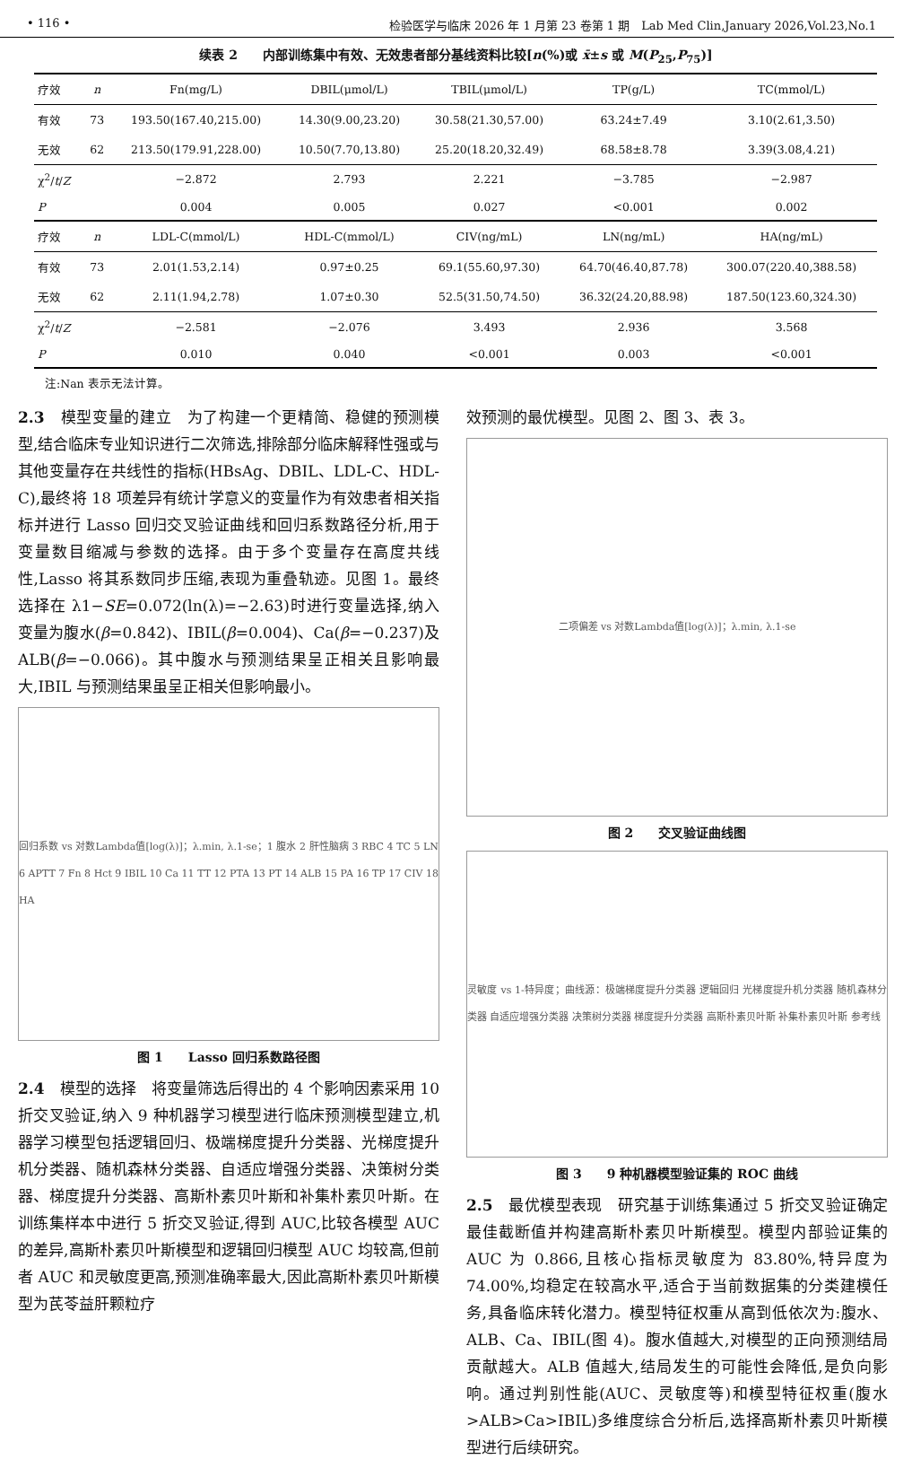• 116 • 检验医学与临床 2026 年 1 月第 23 卷第 1 期　Lab Med Clin,January 2026,Vol.23,No.1
续表 2　　内部训练集中有效、无效患者部分基线资料比较[n(%)或 x̄±s 或 M(P<sub>25</sub>,P<sub>75</sub>)]
| 疗效 | n | Fn(mg/L) | DBIL(μmol/L) | TBIL(μmol/L) | TP(g/L) | TC(mmol/L) |
| --- | --- | --- | --- | --- | --- | --- |
| 有效 | 73 | 193.50(167.40,215.00) | 14.30(9.00,23.20) | 30.58(21.30,57.00) | 63.24±7.49 | 3.10(2.61,3.50) |
| 无效 | 62 | 213.50(179.91,228.00) | 10.50(7.70,13.80) | 25.20(18.20,32.49) | 68.58±8.78 | 3.39(3.08,4.21) |
| χ<sup>2</sup>/ t / Z | | −2.872 | 2.793 | 2.221 | −3.785 | −2.987 |
| P | | 0.004 | 0.005 | 0.027 | <0.001 | 0.002 |
| 疗效 | n | LDL-C(mmol/L) | HDL-C(mmol/L) | CIV(ng/mL) | LN(ng/mL) | HA(ng/mL) |
| 有效 | 73 | 2.01(1.53,2.14) | 0.97±0.25 | 69.1(55.60,97.30) | 64.70(46.40,87.78) | 300.07(220.40,388.58) |
| 无效 | 62 | 2.11(1.94,2.78) | 1.07±0.30 | 52.5(31.50,74.50) | 36.32(24.20,88.98) | 187.50(123.60,324.30) |
| χ<sup>2</sup>/ t / Z | | −2.581 | −2.076 | 3.493 | 2.936 | 3.568 |
| P | | 0.010 | 0.040 | <0.001 | 0.003 | <0.001 |
注:Nan 表示无法计算。
2.3　模型变量的建立　为了构建一个更精简、稳健的预测模型,结合临床专业知识进行二次筛选,排除部分临床解释性强或与其他变量存在共线性的指标(HBsAg、DBIL、LDL-C、HDL-C),最终将 18 项差异有统计学意义的变量作为有效患者相关指标并进行 Lasso 回归交叉验证曲线和回归系数路径分析,用于变量数目缩减与参数的选择。由于多个变量存在高度共线性,Lasso 将其系数同步压缩,表现为重叠轨迹。见图 1。最终选择在 λ1−SE=0.072(ln(λ)=−2.63)时进行变量选择,纳入变量为腹水(β=0.842)、IBIL(β=0.004)、Ca(β=−0.237)及 ALB(β=−0.066)。其中腹水与预测结果呈正相关且影响最大,IBIL 与预测结果虽呈正相关但影响最小。
回归系数 vs 对数Lambda值[log(λ)]；λ.min, λ.1-se；1 腹水 2 肝性脑病 3 RBC 4 TC 5 LN 6 APTT 7 Fn 8 Hct 9 IBIL 10 Ca 11 TT 12 PTA 13 PT 14 ALB 15 PA 16 TP 17 CIV 18 HA
图 1　　Lasso 回归系数路径图
2.4　模型的选择　将变量筛选后得出的 4 个影响因素采用 10 折交叉验证,纳入 9 种机器学习模型进行临床预测模型建立,机器学习模型包括逻辑回归、极端梯度提升分类器、光梯度提升机分类器、随机森林分类器、自适应增强分类器、决策树分类器、梯度提升分类器、高斯朴素贝叶斯和补集朴素贝叶斯。在训练集样本中进行 5 折交叉验证,得到 AUC,比较各模型 AUC 的差异,高斯朴素贝叶斯模型和逻辑回归模型 AUC 均较高,但前者 AUC 和灵敏度更高,预测准确率最大,因此高斯朴素贝叶斯模型为芪苓益肝颗粒疗
效预测的最优模型。见图 2、图 3、表 3。
二项偏差 vs 对数Lambda值[log(λ)]；λ.min, λ.1-se
图 2　　交叉验证曲线图
灵敏度 vs 1-特异度；曲线源：极端梯度提升分类器 逻辑回归 光梯度提升机分类器 随机森林分类器 自适应增强分类器 决策树分类器 梯度提升分类器 高斯朴素贝叶斯 补集朴素贝叶斯 参考线
图 3　　9 种机器模型验证集的 ROC 曲线
2.5　最优模型表现　研究基于训练集通过 5 折交叉验证确定最佳截断值并构建高斯朴素贝叶斯模型。模型内部验证集的 AUC 为 0.866,且核心指标灵敏度为 83.80%,特异度为 74.00%,均稳定在较高水平,适合于当前数据集的分类建模任务,具备临床转化潜力。模型特征权重从高到低依次为:腹水、ALB、Ca、IBIL(图 4)。腹水值越大,对模型的正向预测结局贡献越大。ALB 值越大,结局发生的可能性会降低,是负向影响。通过判别性能(AUC、灵敏度等)和模型特征权重(腹水>ALB>Ca>IBIL)多维度综合分析后,选择高斯朴素贝叶斯模型进行后续研究。